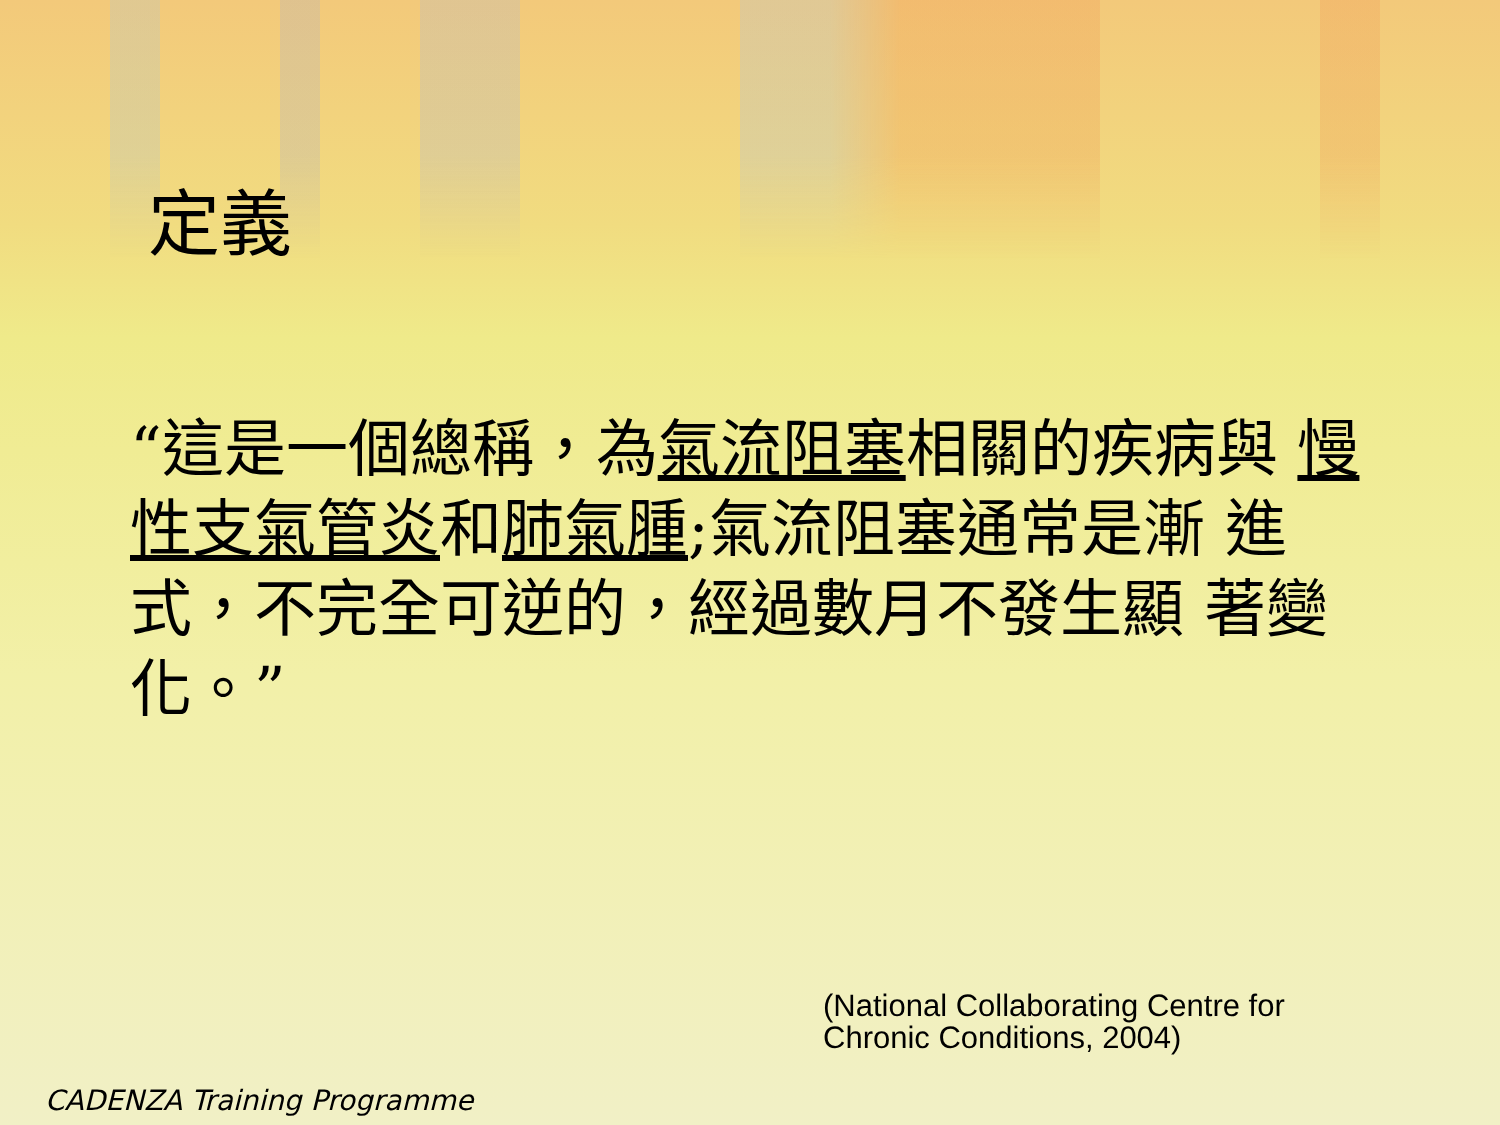定義
“這是一個總稱，為氣流阻塞相關的疾病與 慢性支氣管炎和肺氣腫;氣流阻塞通常是漸 進式，不完全可逆的，經過數月不發生顯 著變化。”
(National Collaborating Centre for
Chronic Conditions, 2004)
CADENZA Training Programme